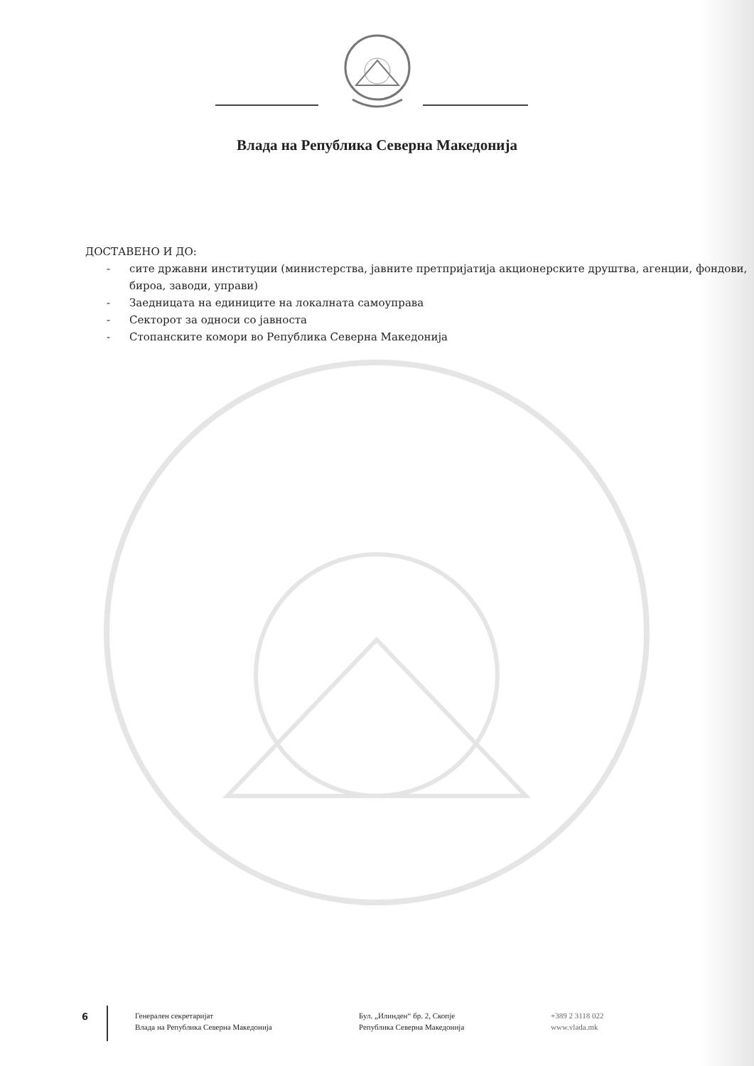Влада на Република Северна Македонија
ДОСТАВЕНО И ДО:
- сите државни институции (министерства, јавните претпријатија акционерските друштва, агенции, фондови, бироа, заводи, управи)
- Заедницата на единиците на локалната самоуправа
- Секторот за односи со јавноста
- Стопанските комори во Република Северна Македонија
6
Генерален секретаријат
Влада на Република Северна Македонија
Бул. „Илинден“ бр. 2, Скопје
Република Северна Македонија
+389 2 3118 022
www.vlada.mk